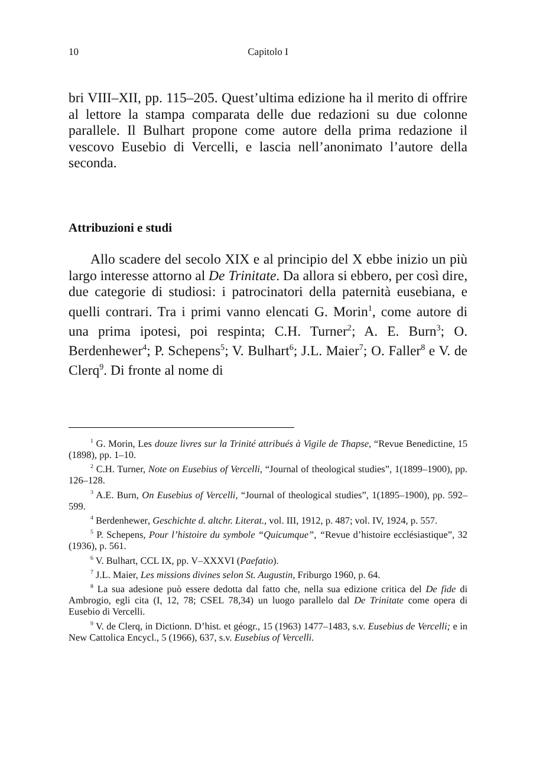10 Capitolo I
bri VIII–XII, pp. 115–205. Quest’ultima edizione ha il merito di offrire al lettore la stampa comparata delle due redazioni su due colonne parallele. Il Bulhart propone come autore della prima redazione il vescovo Eusebio di Vercelli, e lascia nell’anonimato l’autore della seconda.
Attribuzioni e studi
Allo scadere del secolo XIX e al principio del X ebbe inizio un più largo interesse attorno al De Trinitate. Da allora si ebbero, per così dire, due categorie di studiosi: i patrocinatori della paternità eusebiana, e quelli contrari. Tra i primi vanno elencati G. Morin<sup>1</sup>, come autore di una prima ipotesi, poi respinta; C.H. Turner<sup>2</sup>; A. E. Burn<sup>3</sup>; O. Berdenhewer<sup>4</sup>; P. Schepens<sup>5</sup>; V. Bulhart<sup>6</sup>; J.L. Maier<sup>7</sup>; O. Faller<sup>8</sup> e V. de Clerq<sup>9</sup>. Di fronte al nome di
<sup>1</sup> G. Morin, Les douze livres sur la Trinité attribués à Vigile de Thapse, “Revue Benedictine, 15 (1898), pp. 1–10.
<sup>2</sup> C.H. Turner, Note on Eusebius of Vercelli, “Journal of theological studies”, 1(1899–1900), pp. 126–128.
<sup>3</sup> A.E. Burn, On Eusebius of Vercelli, “Journal of theological studies”, 1(1895–1900), pp. 592–599.
<sup>4</sup> Berdenhewer, Geschichte d. altchr. Literat., vol. III, 1912, p. 487; vol. IV, 1924, p. 557.
<sup>5</sup> P. Schepens, Pour l’histoire du symbole “Quicumque”, “Revue d’histoire ecclésiastique”, 32 (1936), p. 561.
<sup>6</sup> V. Bulhart, CCL IX, pp. V–XXXVI (Paefatio).
<sup>7</sup> J.L. Maier, Les missions divines selon St. Augustin, Friburgo 1960, p. 64.
<sup>8</sup> La sua adesione può essere dedotta dal fatto che, nella sua edizione critica del De fide di Ambrogio, egli cita (I, 12, 78; CSEL 78,34) un luogo parallelo dal De Trinitate come opera di Eusebio di Vercelli.
<sup>9</sup> V. de Clerq, in Dictionn. D’hist. et géogr., 15 (1963) 1477–1483, s.v. Eusebius de Vercelli; e in New Cattolica Encycl., 5 (1966), 637, s.v. Eusebius of Vercelli.